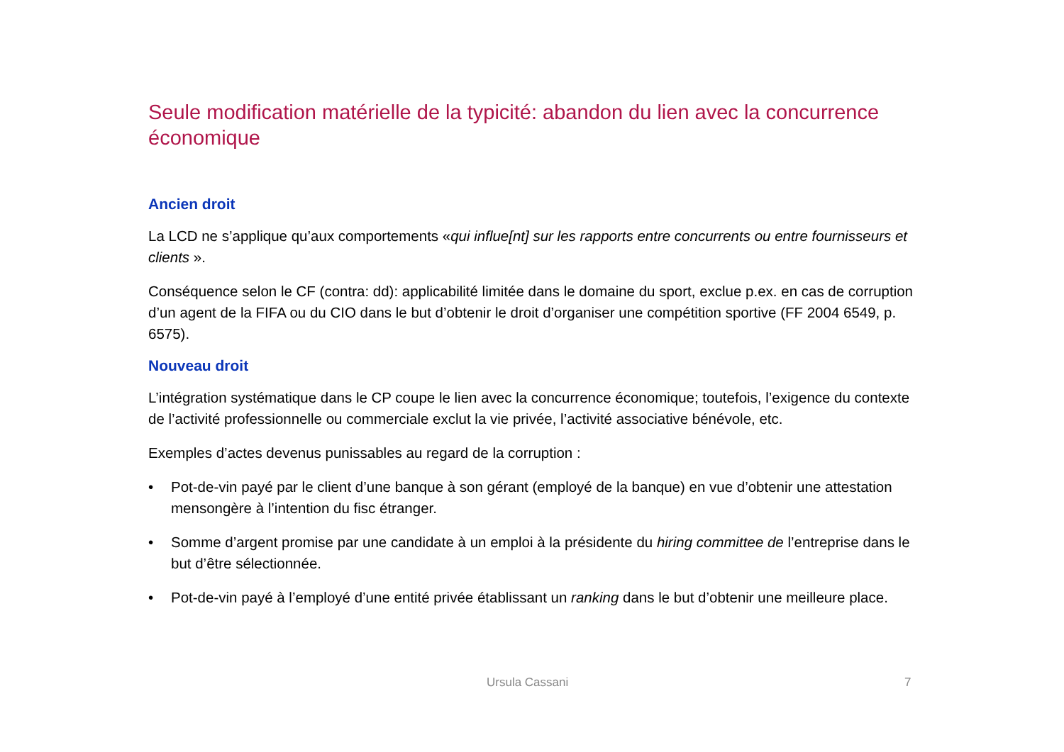Seule modification matérielle de la typicité: abandon du lien avec la concurrence économique
Ancien droit
La LCD ne s’applique qu’aux comportements «qui influe[nt] sur les rapports entre concurrents ou entre fournisseurs et clients ».
Conséquence selon le CF (contra: dd): applicabilité limitée dans le domaine du sport, exclue p.ex. en cas de corruption d’un agent de la FIFA ou du CIO dans le but d’obtenir le droit d’organiser une compétition sportive (FF 2004 6549, p. 6575).
Nouveau droit
L’intégration systématique dans le CP coupe le lien avec la concurrence économique; toutefois, l’exigence du contexte de l’activité professionnelle ou commerciale exclut la vie privée, l’activité associative bénévole, etc.
Exemples d’actes devenus punissables au regard de la corruption :
• Pot-de-vin payé par le client d’une banque à son gérant (employé de la banque) en vue d’obtenir une attestation mensongère à l’intention du fisc étranger.
• Somme d’argent promise par une candidate à un emploi à la présidente du hiring committee de l’entreprise dans le but d’être sélectionnée.
• Pot-de-vin payé à l’employé d’une entité privée établissant un ranking dans le but d’obtenir une meilleure place.
Ursula Cassani 7